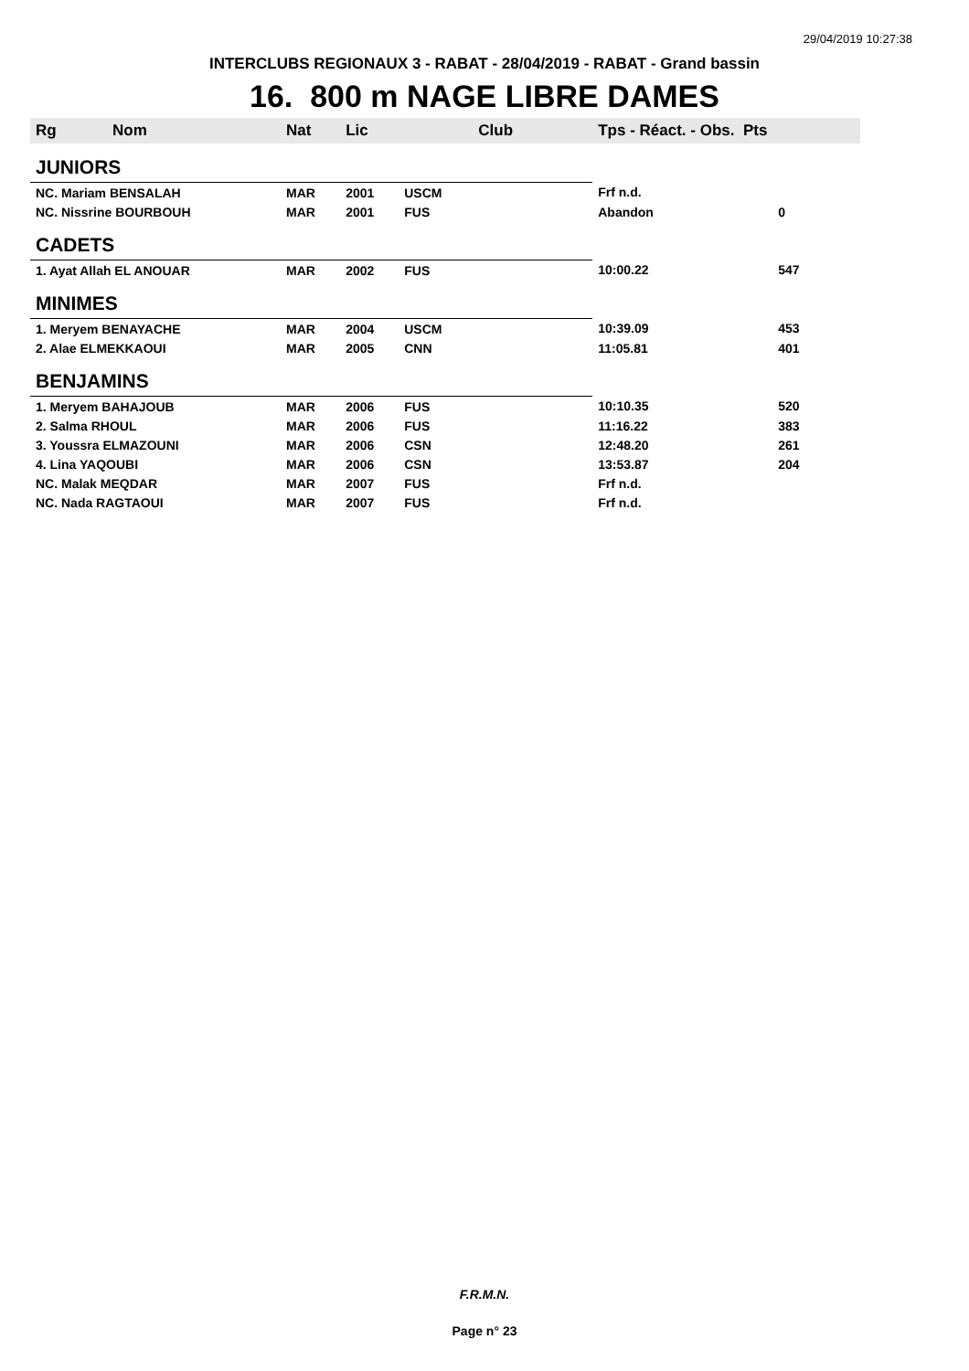29/04/2019 10:27:38
INTERCLUBS REGIONAUX 3 - RABAT - 28/04/2019 - RABAT - Grand bassin
16. 800 m NAGE LIBRE DAMES
| Rg Nom | | Nat | Lic | Club | Tps - Réact. - Obs. Pts | |
| --- | --- | --- | --- | --- | --- | --- |
| JUNIORS | | | | | | |
| NC. Mariam BENSALAH | | MAR | 2001 | USCM | Frf n.d. | |
| NC. Nissrine BOURBOUH | | MAR | 2001 | FUS | Abandon | 0 |
| CADETS | | | | | | |
| 1. Ayat Allah EL ANOUAR | | MAR | 2002 | FUS | 10:00.22 | 547 |
| MINIMES | | | | | | |
| 1. Meryem BENAYACHE | | MAR | 2004 | USCM | 10:39.09 | 453 |
| 2. Alae ELMEKKAOUI | | MAR | 2005 | CNN | 11:05.81 | 401 |
| BENJAMINS | | | | | | |
| 1. Meryem BAHAJOUB | | MAR | 2006 | FUS | 10:10.35 | 520 |
| 2. Salma RHOUL | | MAR | 2006 | FUS | 11:16.22 | 383 |
| 3. Youssra ELMAZOUNI | | MAR | 2006 | CSN | 12:48.20 | 261 |
| 4. Lina YAQOUBI | | MAR | 2006 | CSN | 13:53.87 | 204 |
| NC. Malak MEQDAR | | MAR | 2007 | FUS | Frf n.d. | |
| NC. Nada RAGTAOUI | | MAR | 2007 | FUS | Frf n.d. | |
F.R.M.N.
Page n° 23